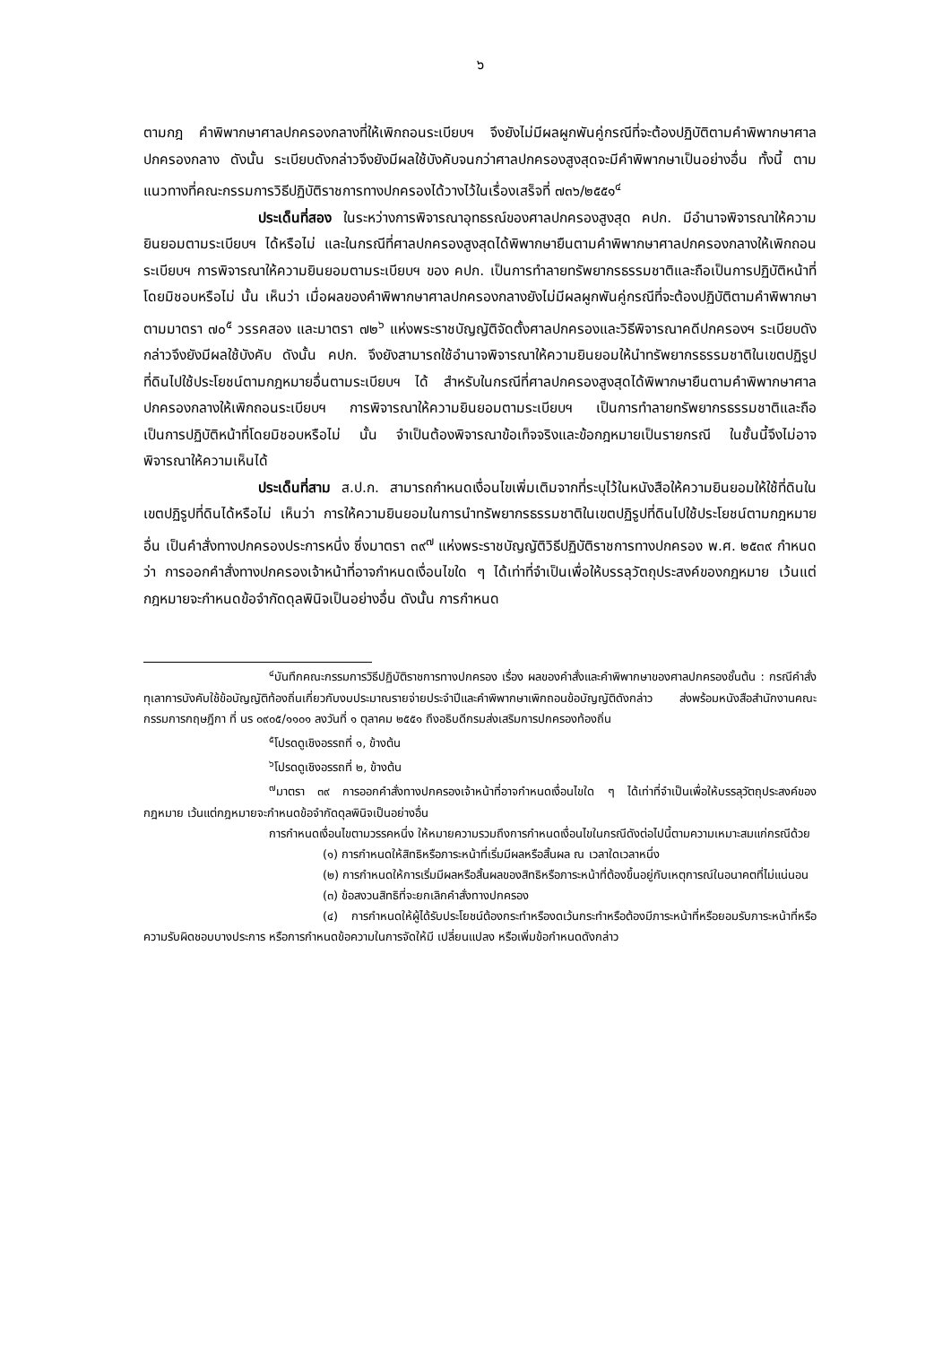๖
ตามกฎ คำพิพากษาศาลปกครองกลางที่ให้เพิกถอนระเบียบฯ จึงยังไม่มีผลผูกพันคู่กรณีที่จะต้องปฏิบัติตามคำพิพากษาศาลปกครองกลาง ดังนั้น ระเบียบดังกล่าวจึงยังมีผลใช้บังคับจนกว่าศาลปกครองสูงสุดจะมีคำพิพากษาเป็นอย่างอื่น ทั้งนี้ ตามแนวทางที่คณะกรรมการวิธีปฏิบัติราชการทางปกครองได้วางไว้ในเรื่องเสร็จที่ ๗๓๖/๒๕๕๑<sup>๔</sup>
ประเด็นที่สอง ในระหว่างการพิจารณาอุทธรณ์ของศาลปกครองสูงสุด คปก. มีอำนาจพิจารณาให้ความยินยอมตามระเบียบฯ ได้หรือไม่ และในกรณีที่ศาลปกครองสูงสุดได้พิพากษายืนตามคำพิพากษาศาลปกครองกลางให้เพิกถอนระเบียบฯ การพิจารณาให้ความยินยอมตามระเบียบฯ ของ คปก. เป็นการทำลายทรัพยากรธรรมชาติและถือเป็นการปฏิบัติหน้าที่โดยมิชอบหรือไม่ นั้น เห็นว่า เมื่อผลของคำพิพากษาศาลปกครองกลางยังไม่มีผลผูกพันคู่กรณีที่จะต้องปฏิบัติตามคำพิพากษาตามมาตรา ๗๐<sup>๕</sup> วรรคสอง และมาตรา ๗๒<sup>๖</sup> แห่งพระราชบัญญัติจัดตั้งศาลปกครองและวิธีพิจารณาคดีปกครองฯ ระเบียบดังกล่าวจึงยังมีผลใช้บังคับ ดังนั้น คปก. จึงยังสามารถใช้อำนาจพิจารณาให้ความยินยอมให้นำทรัพยากรธรรมชาติในเขตปฏิรูปที่ดินไปใช้ประโยชน์ตามกฎหมายอื่นตามระเบียบฯ ได้ สำหรับในกรณีที่ศาลปกครองสูงสุดได้พิพากษายืนตามคำพิพากษาศาลปกครองกลางให้เพิกถอนระเบียบฯ การพิจารณาให้ความยินยอมตามระเบียบฯ เป็นการทำลายทรัพยากรธรรมชาติและถือเป็นการปฏิบัติหน้าที่โดยมิชอบหรือไม่ นั้น จำเป็นต้องพิจารณาข้อเท็จจริงและข้อกฎหมายเป็นรายกรณี ในชั้นนี้จึงไม่อาจพิจารณาให้ความเห็นได้
ประเด็นที่สาม ส.ป.ก. สามารถกำหนดเงื่อนไขเพิ่มเติมจากที่ระบุไว้ในหนังสือให้ความยินยอมให้ใช้ที่ดินในเขตปฏิรูปที่ดินได้หรือไม่ เห็นว่า การให้ความยินยอมในการนำทรัพยากรธรรมชาติในเขตปฏิรูปที่ดินไปใช้ประโยชน์ตามกฎหมายอื่น เป็นคำสั่งทางปกครองประการหนึ่ง ซึ่งมาตรา ๓๙<sup>๗</sup> แห่งพระราชบัญญัติวิธีปฏิบัติราชการทางปกครอง พ.ศ. ๒๕๓๙ กำหนดว่า การออกคำสั่งทางปกครองเจ้าหน้าที่อาจกำหนดเงื่อนไขใด ๆ ได้เท่าที่จำเป็นเพื่อให้บรรลุวัตถุประสงค์ของกฎหมาย เว้นแต่กฎหมายจะกำหนดข้อจำกัดดุลพินิจเป็นอย่างอื่น ดังนั้น การกำหนด
<sup>๔</sup> บันทึกคณะกรรมการวิธีปฏิบัติราชการทางปกครอง เรื่อง ผลของคำสั่งและคำพิพากษาของศาลปกครองชั้นต้น : กรณีคำสั่งทุเลาการบังคับใช้ข้อบัญญัติท้องถิ่นเกี่ยวกับงบประมาณรายจ่ายประจำปีและคำพิพากษาเพิกถอนข้อบัญญัติดังกล่าว ส่งพร้อมหนังสือสำนักงานคณะกรรมการกฤษฎีกา ที่ นร ๐๙๐๕/๑๑๐๑ ลงวันที่ ๑ ตุลาคม ๒๕๕๑ ถึงอธิบดีกรมส่งเสริมการปกครองท้องถิ่น
<sup>๕</sup> โปรดดูเชิงอรรถที่ ๑, ข้างต้น
<sup>๖</sup> โปรดดูเชิงอรรถที่ ๒, ข้างต้น
<sup>๗</sup> มาตรา ๓๙ การออกคำสั่งทางปกครองเจ้าหน้าที่อาจกำหนดเงื่อนไขใด ๆ ได้เท่าที่จำเป็นเพื่อให้บรรลุวัตถุประสงค์ของกฎหมาย เว้นแต่กฎหมายจะกำหนดข้อจำกัดดุลพินิจเป็นอย่างอื่น
การกำหนดเงื่อนไขตามวรรคหนึ่ง ให้หมายความรวมถึงการกำหนดเงื่อนไขในกรณีดังต่อไปนี้ตามความเหมาะสมแก่กรณีด้วย
(๑) การกำหนดให้สิทธิหรือภาระหน้าที่เริ่มมีผลหรือสิ้นผล ณ เวลาใดเวลาหนึ่ง
(๒) การกำหนดให้การเริ่มมีผลหรือสิ้นผลของสิทธิหรือภาระหน้าที่ต้องขึ้นอยู่กับเหตุการณ์ในอนาคตที่ไม่แน่นอน
(๓) ข้อสงวนสิทธิที่จะยกเลิกคำสั่งทางปกครอง
(๔) การกำหนดให้ผู้ได้รับประโยชน์ต้องกระทำหรืองดเว้นกระทำหรือต้องมีภาระหน้าที่หรือยอมรับภาระหน้าที่หรือความรับผิดชอบบางประการ หรือการกำหนดข้อความในการจัดให้มี เปลี่ยนแปลง หรือเพิ่มข้อกำหนดดังกล่าว